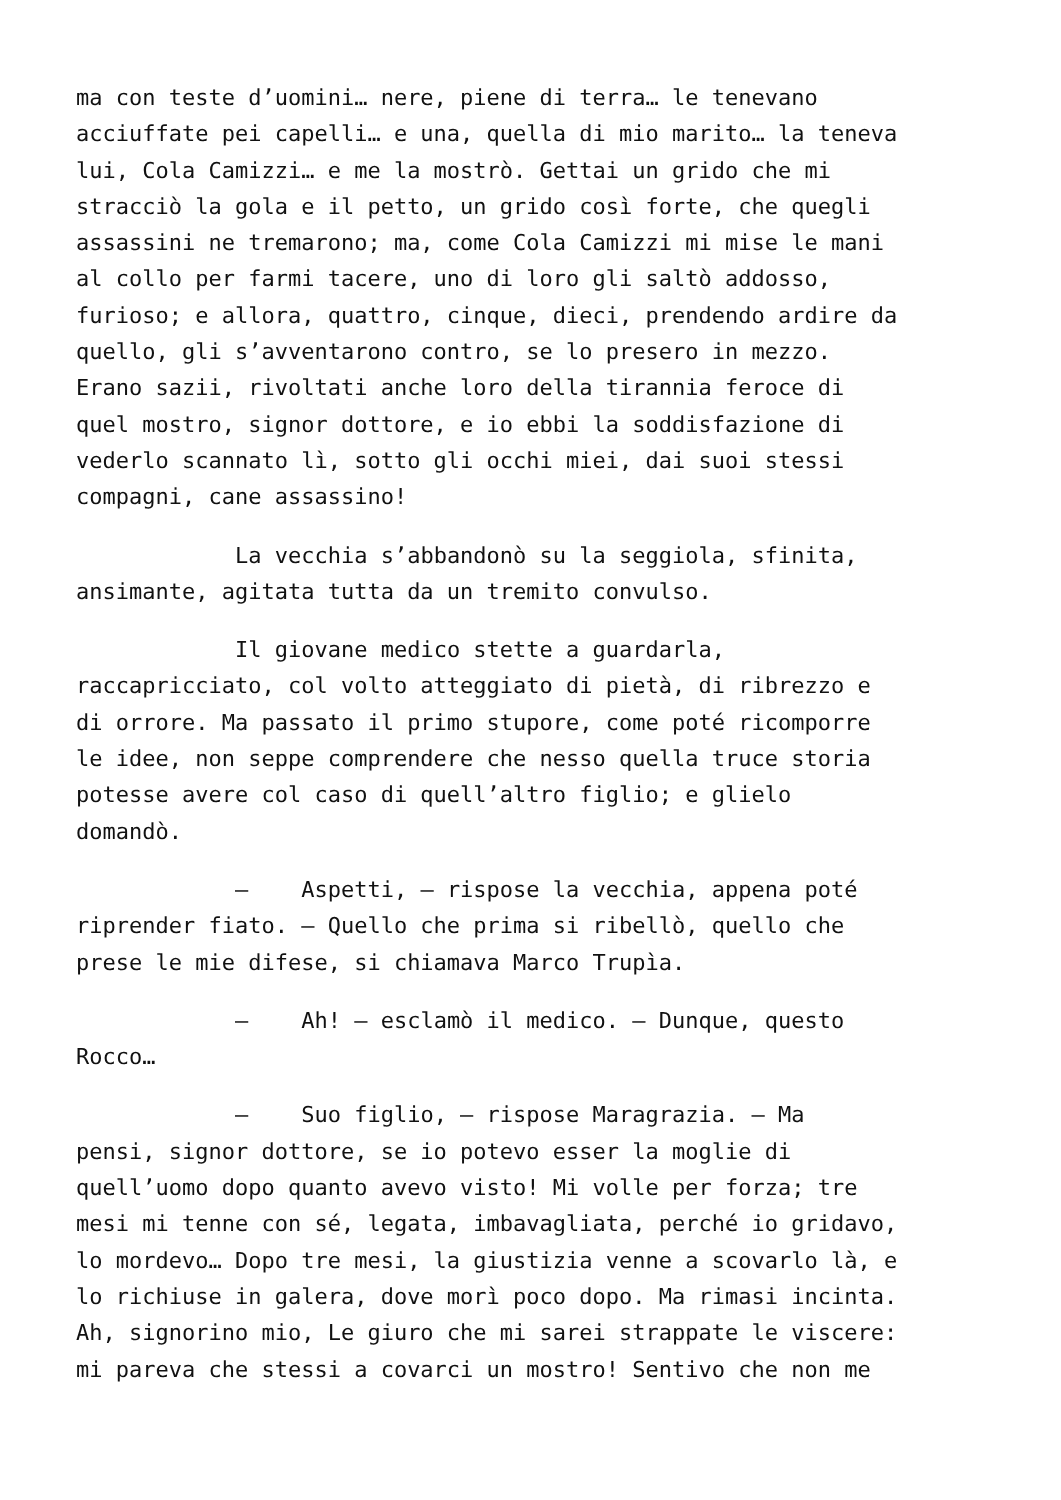ma con teste d’uomini… nere, piene di terra… le tenevano acciuffate pei capelli… e una, quella di mio marito… la teneva lui, Cola Camizzi… e me la mostrò. Gettai un grido che mi stracciò la gola e il petto, un grido così forte, che quegli assassini ne tremarono; ma, come Cola Camizzi mi mise le mani al collo per farmi tacere, uno di loro gli saltò addosso, furioso; e allora, quattro, cinque, dieci, prendendo ardire da quello, gli s’avventarono contro, se lo presero in mezzo. Erano sazii, rivoltati anche loro della tirannia feroce di quel mostro, signor dottore, e io ebbi la soddisfazione di vederlo scannato lì, sotto gli occhi miei, dai suoi stessi compagni, cane assassino!
La vecchia s’abbandonò su la seggiola, sfinita, ansimante, agitata tutta da un tremito convulso.
Il giovane medico stette a guardarla, raccapricciato, col volto atteggiato di pietà, di ribrezzo e di orrore. Ma passato il primo stupore, come poté ricomporre le idee, non seppe comprendere che nesso quella truce storia potesse avere col caso di quell’altro figlio; e glielo domandò.
– Aspetti, – rispose la vecchia, appena poté riprender fiato. – Quello che prima si ribellò, quello che prese le mie difese, si chiamava Marco Trupìa.
– Ah! – esclamò il medico. – Dunque, questo Rocco…
– Suo figlio, – rispose Maragrazia. – Ma pensi, signor dottore, se io potevo esser la moglie di quell’uomo dopo quanto avevo visto! Mi volle per forza; tre mesi mi tenne con sé, legata, imbavagliata, perché io gridavo, lo mordevo… Dopo tre mesi, la giustizia venne a scovarlo là, e lo richiuse in galera, dove morì poco dopo. Ma rimasi incinta. Ah, signorino mio, Le giuro che mi sarei strappate le viscere: mi pareva che stessi a covarci un mostro! Sentivo che non me